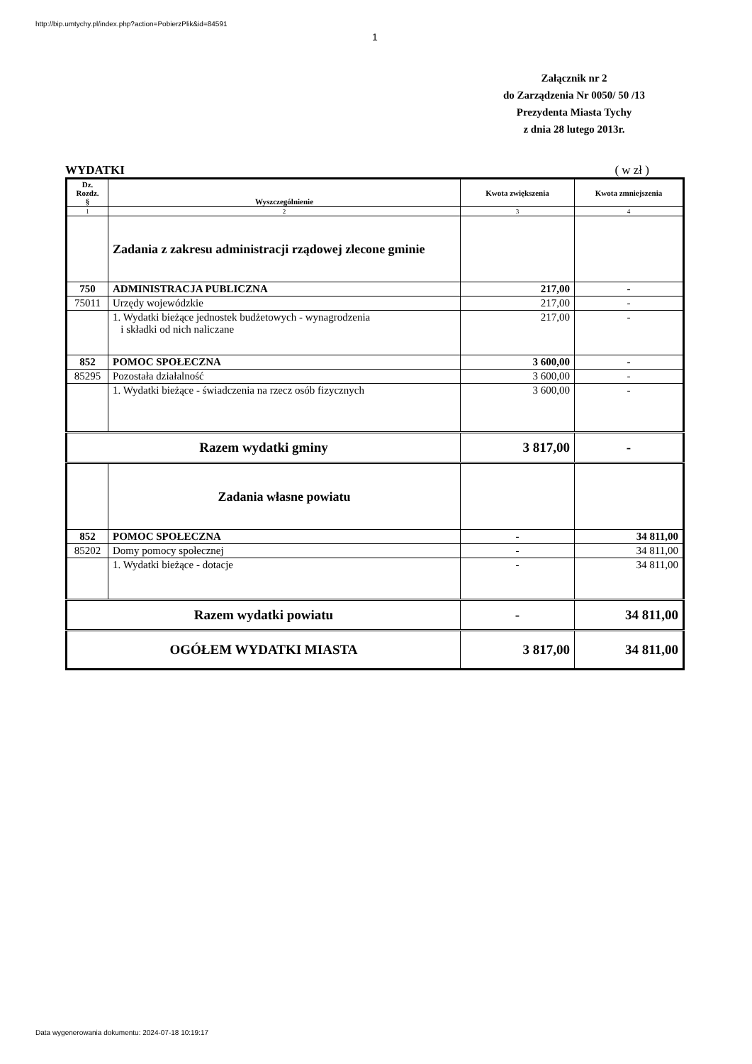http://bip.umtychy.pl/index.php?action=PobierzPlik&id=84591
1
Załącznik nr 2
do Zarządzenia Nr 0050/ 50 /13
Prezydenta Miasta Tychy
z dnia 28 lutego 2013r.
WYDATKI ( w zł )
| Dz. Rozdz. § | Wyszczególnienie | Kwota zwiększenia | Kwota zmniejszenia |
| --- | --- | --- | --- |
| 1 | 2 | 3 | 4 |
| | Zadania z zakresu administracji rządowej zlecone gminie | | |
| 750 | ADMINISTRACJA PUBLICZNA | 217,00 | - |
| 75011 | Urzędy wojewódzkie | 217,00 | - |
| | 1. Wydatki bieżące jednostek budżetowych - wynagrodzenia i składki od nich naliczane | 217,00 | - |
| 852 | POMOC SPOŁECZNA | 3 600,00 | - |
| 85295 | Pozostała działalność | 3 600,00 | - |
| | 1. Wydatki bieżące - świadczenia na rzecz osób fizycznych | 3 600,00 | - |
| Razem wydatki gminy | | 3 817,00 | - |
| | Zadania własne powiatu | | |
| 852 | POMOC SPOŁECZNA | - | 34 811,00 |
| 85202 | Domy pomocy społecznej | - | 34 811,00 |
| | 1. Wydatki bieżące - dotacje | - | 34 811,00 |
| Razem wydatki powiatu | | - | 34 811,00 |
| OGÓŁEM WYDATKI MIASTA | | 3 817,00 | 34 811,00 |
Data wygenerowania dokumentu: 2024-07-18 10:19:17